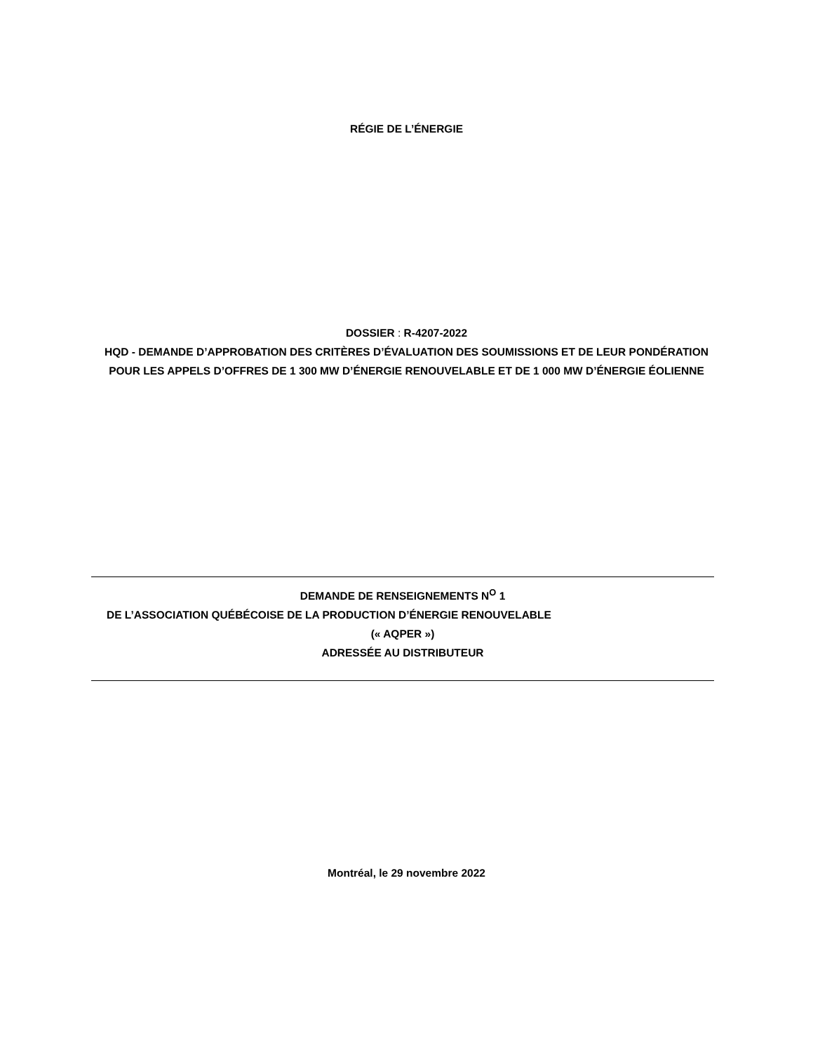RÉGIE DE L’ÉNERGIE
DOSSIER : R-4207-2022
HQD - DEMANDE D’APPROBATION DES CRITÈRES D’ÉVALUATION DES SOUMISSIONS ET DE LEUR PONDÉRATION POUR LES APPELS D’OFFRES DE 1 300 MW D’ÉNERGIE RENOUVELABLE ET DE 1 000 MW D’ÉNERGIE ÉOLIENNE
DEMANDE DE RENSEIGNEMENTS N<sup>O</sup> 1
DE L’ASSOCIATION QUÉBÉCOISE DE LA PRODUCTION D’ÉNERGIE RENOUVELABLE
(« AQPER »)
ADRESSÉE AU DISTRIBUTEUR
Montréal, le 29 novembre 2022